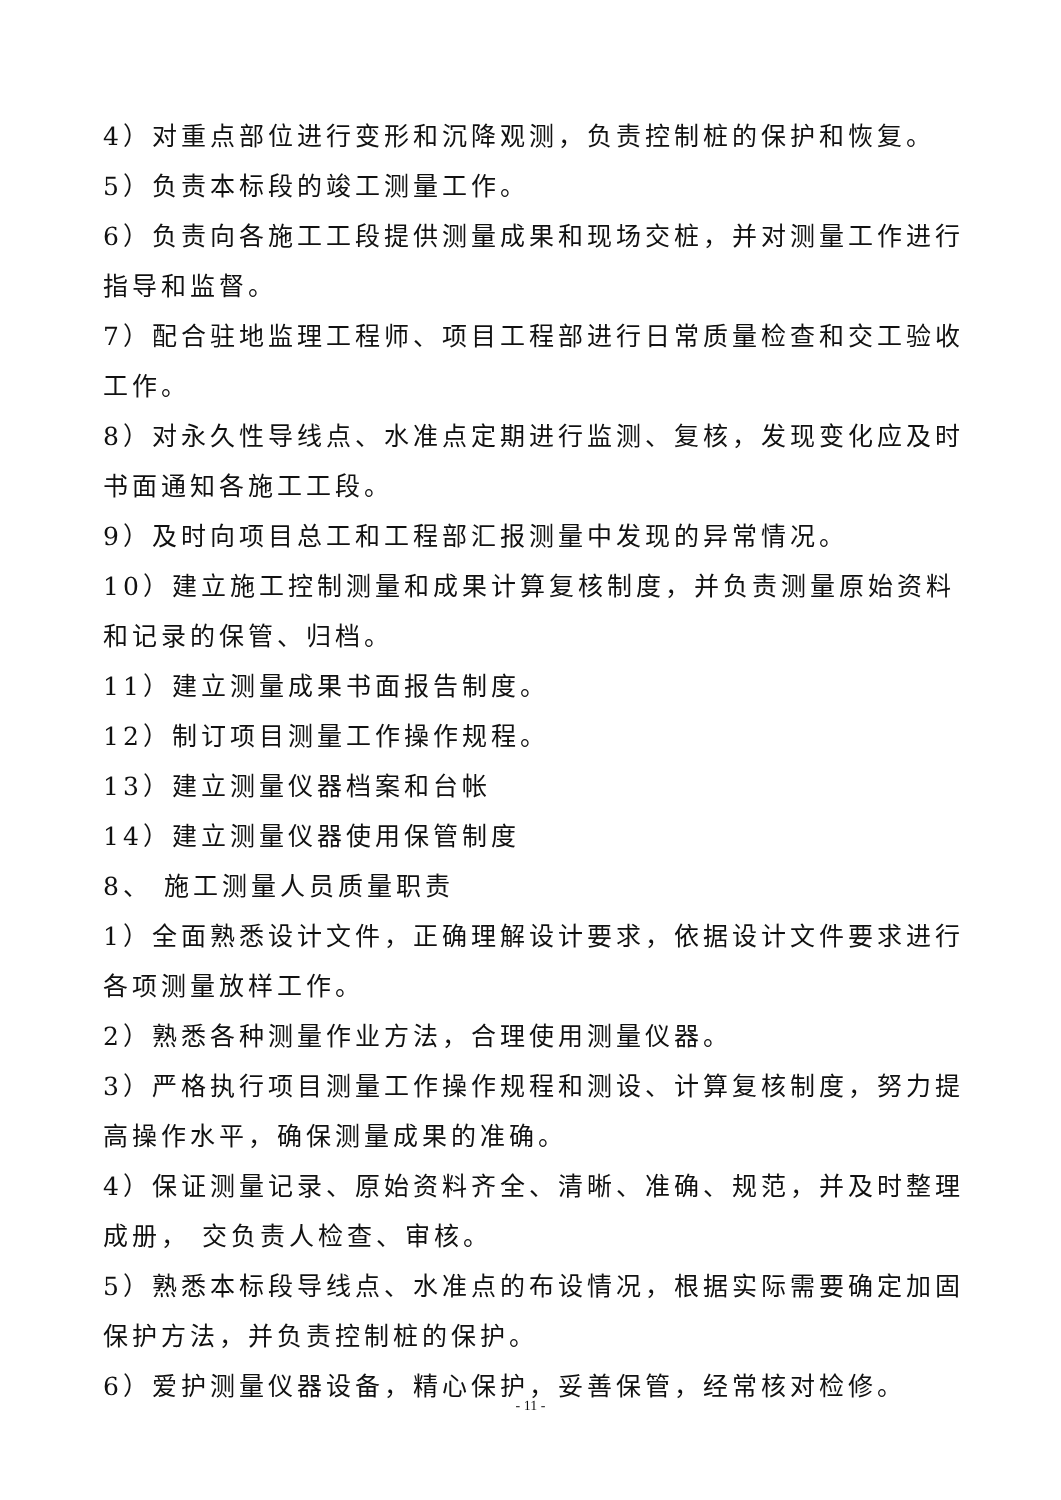4）对重点部位进行变形和沉降观测，负责控制桩的保护和恢复。
5）负责本标段的竣工测量工作。
6）负责向各施工工段提供测量成果和现场交桩，并对测量工作进行指导和监督。
7）配合驻地监理工程师、项目工程部进行日常质量检查和交工验收工作。
8）对永久性导线点、水准点定期进行监测、复核，发现变化应及时书面通知各施工工段。
9）及时向项目总工和工程部汇报测量中发现的异常情况。
10）建立施工控制测量和成果计算复核制度，并负责测量原始资料和记录的保管、归档。
11）建立测量成果书面报告制度。
12）制订项目测量工作操作规程。
13）建立测量仪器档案和台帐
14）建立测量仪器使用保管制度
8、 施工测量人员质量职责
1）全面熟悉设计文件，正确理解设计要求，依据设计文件要求进行各项测量放样工作。
2）熟悉各种测量作业方法，合理使用测量仪器。
3）严格执行项目测量工作操作规程和测设、计算复核制度，努力提高操作水平，确保测量成果的准确。
4）保证测量记录、原始资料齐全、清晰、准确、规范，并及时整理成册， 交负责人检查、审核。
5）熟悉本标段导线点、水准点的布设情况，根据实际需要确定加固保护方法，并负责控制桩的保护。
6）爱护测量仪器设备，精心保护，妥善保管，经常核对检修。
- 11 -